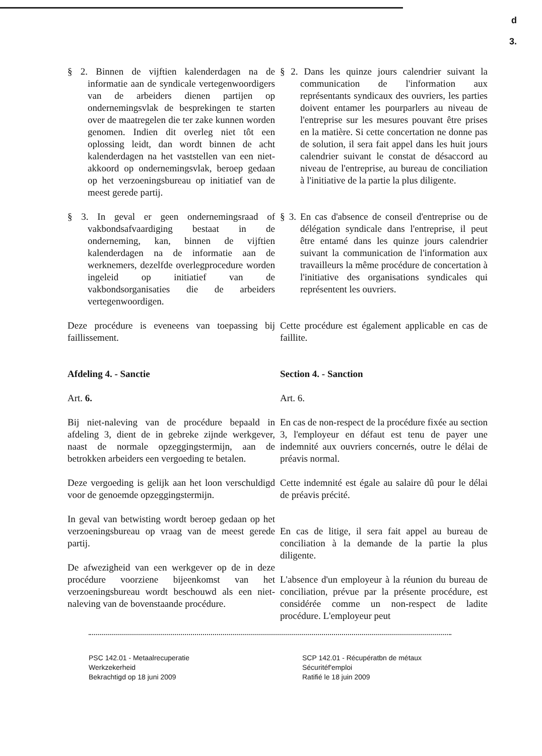d
3.
§ 2. Binnen de vijftien kalenderdagen na de informatie aan de syndicale vertegenwoordigers van de arbeiders dienen partijen op ondernemingsvlak de besprekingen te starten over de maatregelen die ter zake kunnen worden genomen. Indien dit overleg niet tôt een oplossing leidt, dan wordt binnen de acht kalenderdagen na het vaststellen van een niet-akkoord op ondernemingsvlak, beroep gedaan op het verzoeningsbureau op initiatief van de meest gerede partij.
§ 2. Dans les quinze jours calendrier suivant la communication de l'information aux représentants syndicaux des ouvriers, les parties doivent entamer les pourparlers au niveau de l'entreprise sur les mesures pouvant être prises en la matière. Si cette concertation ne donne pas de solution, il sera fait appel dans les huit jours calendrier suivant le constat de désaccord au niveau de l'entreprise, au bureau de conciliation à l'initiative de la partie la plus diligente.
§ 3. In geval er geen ondernemingsraad of vakbondsafvaardiging bestaat in de onderneming, kan, binnen de vijftien kalenderdagen na de informatie aan de werknemers, dezelfde overlegprocedure worden ingeleid op initiatief van de vakbondsorganisaties die de arbeiders vertegenwoordigen.
§ 3. En cas d'absence de conseil d'entreprise ou de délégation syndicale dans l'entreprise, il peut être entamé dans les quinze jours calendrier suivant la communication de l'information aux travailleurs la même procédure de concertation à l'initiative des organisations syndicales qui représentent les ouvriers.
Deze procédure is eveneens van toepassing bij faillissement.
Cette procédure est également applicable en cas de faillite.
Afdeling 4. - Sanctie
Art. 6.
Bij niet-naleving van de procédure bepaald in afdeling 3, dient de in gebreke zijnde werkgever, naast de normale opzeggingstermijn, aan de betrokken arbeiders een vergoeding te betalen.
Deze vergoeding is gelijk aan het loon verschuldigd voor de genoemde opzeggingstermijn.
In geval van betwisting wordt beroep gedaan op het verzoeningsbureau op vraag van de meest gerede partij.
De afwezigheid van een werkgever op de in deze procédure voorziene bijeenkomst van het verzoeningsbureau wordt beschouwd als een niet-naleving van de bovenstaande procédure.
Section 4. - Sanction
Art. 6.
En cas de non-respect de la procédure fixée au section 3, l'employeur en défaut est tenu de payer une indemnité aux ouvriers concernés, outre le délai de préavis normal.
Cette indemnité est égale au salaire dû pour le délai de préavis précité.
En cas de litige, il sera fait appel au bureau de conciliation à la demande de la partie la plus diligente.
L'absence d'un employeur à la réunion du bureau de conciliation, prévue par la présente procédure, est considérée comme un non-respect de ladite procédure. L'employeur peut
PSC 142.01 - Metaalrecuperatie
Werkzekerheid
Bekrachtigd op 18 juni 2009
SCP 142.01 - Récupératbn de métaux
Sécuritéf'emploi
Ratifié le 18 juin 2009